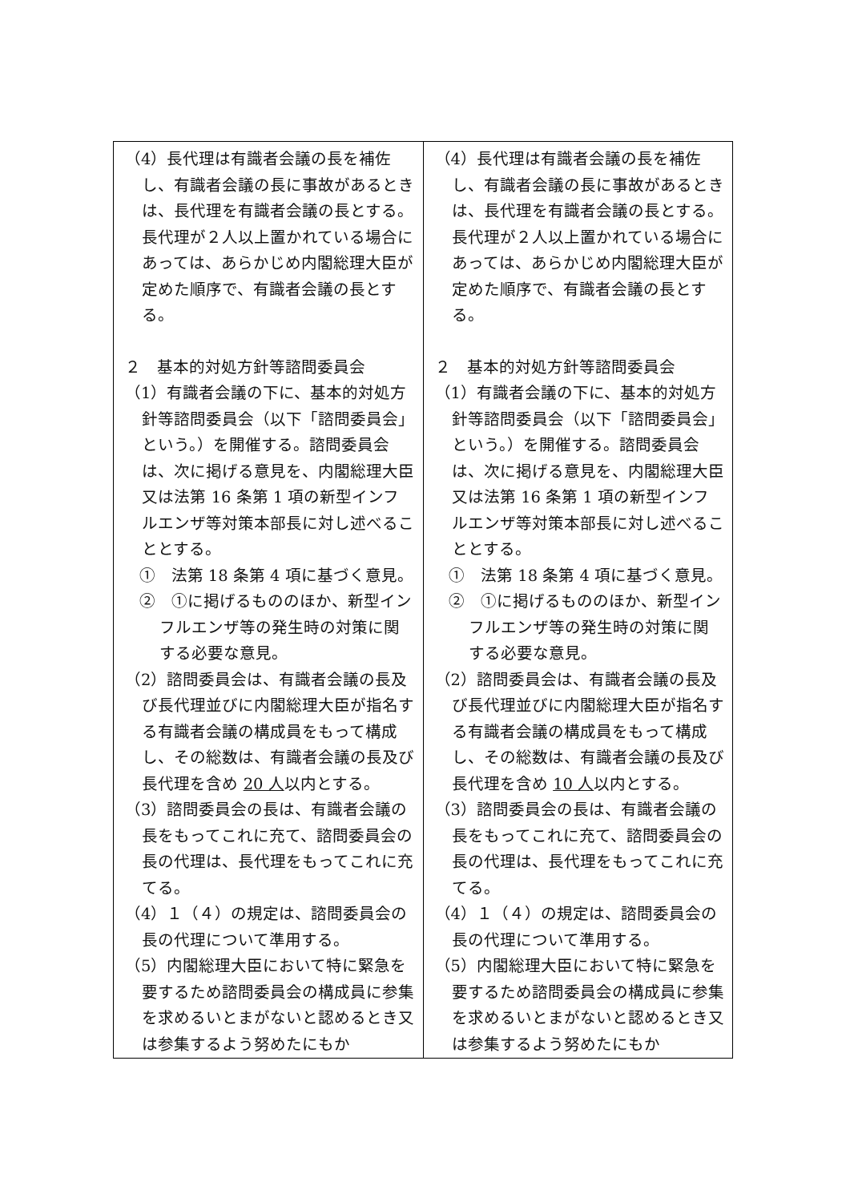| （4）長代理は有識者会議の長を補佐し、有識者会議の長に事故があるときは、長代理を有識者会議の長とする。長代理が２人以上置かれている場合にあっては、あらかじめ内閣総理大臣が定めた順序で、有識者会議の長とする。 ２ 基本的対処方針等諮問委員会 （1）有識者会議の下に、基本的対処方針等諮問委員会（以下「諮問委員会」という。）を開催する。諮問委員会は、次に掲げる意見を、内閣総理大臣又は法第 16 条第 1 項の新型インフルエンザ等対策本部長に対し述べることとする。 ① 法第 18 条第 4 項に基づく意見。 ② ①に掲げるもののほか、新型インフルエンザ等の発生時の対策に関する必要な意見。 （2）諮問委員会は、有識者会議の長及び長代理並びに内閣総理大臣が指名する有識者会議の構成員をもって構成し、その総数は、有識者会議の長及び長代理を含め 20 人 以内とする。 （3）諮問委員会の長は、有識者会議の長をもってこれに充て、諮問委員会の長の代理は、長代理をもってこれに充てる。 （4）１（４）の規定は、諮問委員会の長の代理について準用する。 （5）内閣総理大臣において特に緊急を要するため諮問委員会の構成員に参集を求めるいとまがないと認めるとき又は参集するよう努めたにもか | （4）長代理は有識者会議の長を補佐し、有識者会議の長に事故があるときは、長代理を有識者会議の長とする。長代理が２人以上置かれている場合にあっては、あらかじめ内閣総理大臣が定めた順序で、有識者会議の長とする。 ２ 基本的対処方針等諮問委員会 （1）有識者会議の下に、基本的対処方針等諮問委員会（以下「諮問委員会」という。）を開催する。諮問委員会は、次に掲げる意見を、内閣総理大臣又は法第 16 条第 1 項の新型インフルエンザ等対策本部長に対し述べることとする。 ① 法第 18 条第 4 項に基づく意見。 ② ①に掲げるもののほか、新型インフルエンザ等の発生時の対策に関する必要な意見。 （2）諮問委員会は、有識者会議の長及び長代理並びに内閣総理大臣が指名する有識者会議の構成員をもって構成し、その総数は、有識者会議の長及び長代理を含め 10 人 以内とする。 （3）諮問委員会の長は、有識者会議の長をもってこれに充て、諮問委員会の長の代理は、長代理をもってこれに充てる。 （4）１（４）の規定は、諮問委員会の長の代理について準用する。 （5）内閣総理大臣において特に緊急を要するため諮問委員会の構成員に参集を求めるいとまがないと認めるとき又は参集するよう努めたにもか |